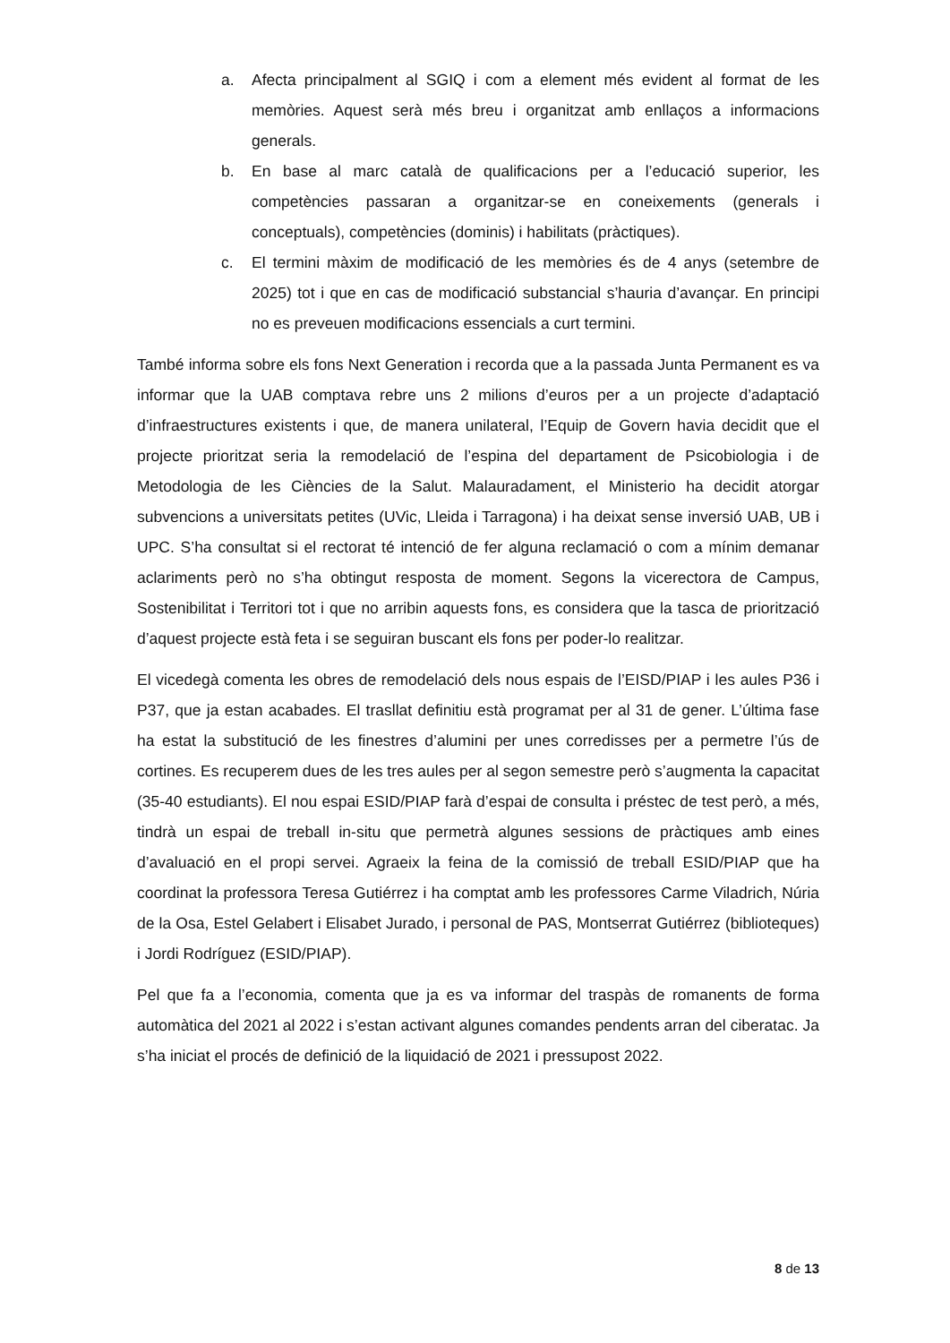a. Afecta principalment al SGIQ i com a element més evident al format de les memòries. Aquest serà més breu i organitzat amb enllaços a informacions generals.
b. En base al marc català de qualificacions per a l’educació superior, les competències passaran a organitzar-se en coneixements (generals i conceptuals), competències (dominis) i habilitats (pràctiques).
c. El termini màxim de modificació de les memòries és de 4 anys (setembre de 2025) tot i que en cas de modificació substancial s’hauria d’avançar. En principi no es preveuen modificacions essencials a curt termini.
També informa sobre els fons Next Generation i recorda que a la passada Junta Permanent es va informar que la UAB comptava rebre uns 2 milions d’euros per a un projecte d’adaptació d’infraestructures existents i que, de manera unilateral, l’Equip de Govern havia decidit que el projecte prioritzat seria la remodelació de l’espina del departament de Psicobiologia i de Metodologia de les Ciències de la Salut. Malauradament, el Ministerio ha decidit atorgar subvencions a universitats petites (UVic, Lleida i Tarragona) i ha deixat sense inversió UAB, UB i UPC. S’ha consultat si el rectorat té intenció de fer alguna reclamació o com a mínim demanar aclariments però no s’ha obtingut resposta de moment. Segons la vicerectora de Campus, Sostenibilitat i Territori tot i que no arribin aquests fons, es considera que la tasca de priorització d’aquest projecte està feta i se seguiran buscant els fons per poder-lo realitzar.
El vicedegà comenta les obres de remodelació dels nous espais de l’EISD/PIAP i les aules P36 i P37, que ja estan acabades. El trasllat definitiu està programat per al 31 de gener. L’última fase ha estat la substitució de les finestres d’alumini per unes corredisses per a permetre l’ús de cortines. Es recuperem dues de les tres aules per al segon semestre però s’augmenta la capacitat (35-40 estudiants). El nou espai ESID/PIAP farà d’espai de consulta i préstec de test però, a més, tindrà un espai de treball in-situ que permetrà algunes sessions de pràctiques amb eines d’avaluació en el propi servei. Agraeix la feina de la comissió de treball ESID/PIAP que ha coordinat la professora Teresa Gutiérrez i ha comptat amb les professores Carme Viladrich, Núria de la Osa, Estel Gelabert i Elisabet Jurado, i personal de PAS, Montserrat Gutiérrez (biblioteques) i Jordi Rodríguez (ESID/PIAP).
Pel que fa a l’economia, comenta que ja es va informar del traspàs de romanents de forma automàtica del 2021 al 2022 i s’estan activant algunes comandes pendents arran del ciberatac. Ja s’ha iniciat el procés de definició de la liquidació de 2021 i pressupost 2022.
8 de 13